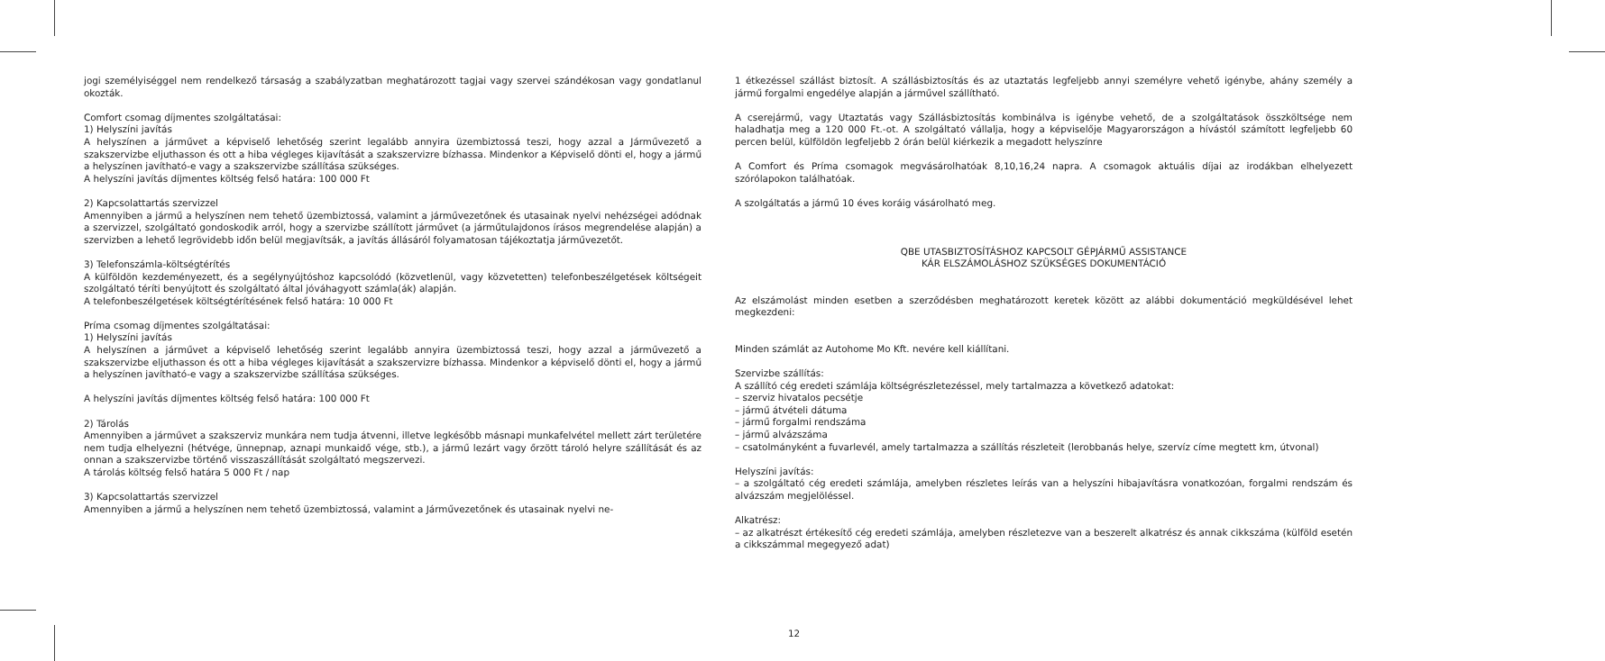jogi személyiséggel nem rendelkező társaság a szabályzatban meghatározott tagjai vagy szervei szándékosan vagy gondatlanul okozták.
Comfort csomag díjmentes szolgáltatásai:
1) Helyszíni javítás
A helyszínen a járművet a képviselő lehetőség szerint legalább annyira üzembiztossá teszi, hogy azzal a Járművezető a szakszervizbe eljuthasson és ott a hiba végleges kijavítását a szakszervizre bízhassa. Mindenkor a Képviselő dönti el, hogy a jármű a helyszínen javítható-e vagy a szakszervizbe szállítása szükséges.
A helyszíni javítás díjmentes költség felső határa: 100 000 Ft
2) Kapcsolattartás szervizzel
Amennyiben a jármű a helyszínen nem tehető üzembiztossá, valamint a járművezetőnek és utasainak nyelvi nehézségei adódnak a szervizzel, szolgáltató gondoskodik arról, hogy a szervizbe szállított járművet (a járműtulajdonos írásos megrendelése alapján) a szervizben a lehető legrövidebb időn belül megjavítsák, a javítás állásáról folyamatosan tájékoztatja járművezetőt.
3) Telefonszámla-költségtérítés
A külföldön kezdeményezett, és a segélynyújtóshoz kapcsolódó (közvetlenül, vagy közvetetten) telefonbeszélgetések költségeit szolgáltató téríti benyújtott és szolgáltató által jóváhagyott számla(ák) alapján.
A telefonbeszélgetések költségtérítésének felső határa: 10 000 Ft
Príma csomag díjmentes szolgáltatásai:
1) Helyszíni javítás
A helyszínen a járművet a képviselő lehetőség szerint legalább annyira üzembiztossá teszi, hogy azzal a járművezető a szakszervizbe eljuthasson és ott a hiba végleges kijavítását a szakszervizre bízhassa. Mindenkor a képviselő dönti el, hogy a jármű a helyszínen javítható-e vagy a szakszervizbe szállítása szükséges.
A helyszíni javítás díjmentes költség felső határa: 100 000 Ft
2) Tárolás
Amennyiben a járművet a szakszerviz munkára nem tudja átvenni, illetve legkésőbb másnapi munkafelvétel mellett zárt területére nem tudja elhelyezni (hétvége, ünnepnap, aznapi munkaidő vége, stb.), a jármű lezárt vagy őrzött tároló helyre szállítását és az onnan a szakszervizbe történő visszaszállítását szolgáltató megszervezi.
A tárolás költség felső határa 5 000 Ft / nap
3) Kapcsolattartás szervizzel
Amennyiben a jármű a helyszínen nem tehető üzembiztossá, valamint a Járművezetőnek és utasainak nyelvi ne-
1 étkezéssel szállást biztosít. A szállásbiztosítás és az utaztatás legfeljebb annyi személyre vehető igénybe, ahány személy a jármű forgalmi engedélye alapján a járművel szállítható.
A cserejármű, vagy Utaztatás vagy Szállásbiztosítás kombinálva is igénybe vehető, de a szolgáltatások összköltsége nem haladhatja meg a 120 000 Ft.-ot. A szolgáltató vállalja, hogy a képviselője Magyarországon a hívástól számított legfeljebb 60 percen belül, külföldön legfeljebb 2 órán belül kiérkezik a megadott helyszínre
A Comfort és Príma csomagok megvásárolhatóak 8,10,16,24 napra. A csomagok aktuális díjai az irodákban elhelyezett szórólapokon találhatóak.
A szolgáltatás a jármű 10 éves koráig vásárolható meg.
QBE UTASBIZTOSÍTÁSHOZ KAPCSOLT GÉPJÁRMŰ ASSISTANCE
KÁR ELSZÁMOLÁSHOZ SZÜKSÉGES DOKUMENTÁCIÓ
Az elszámolást minden esetben a szerződésben meghatározott keretek között az alábbi dokumentáció megküldésével lehet megkezdeni:
Minden számlát az Autohome Mo Kft. nevére kell kiállítani.
Szervizbe szállítás:
A szállító cég eredeti számlája költségrészletezéssel, mely tartalmazza a következő adatokat:
– szerviz hivatalos pecsétje
– jármű átvételi dátuma
– jármű forgalmi rendszáma
– jármű alvázszáma
– csatolmányként a fuvarlevél, amely tartalmazza a szállítás részleteit (lerobbanás helye, szervíz címe megtett km, útvonal)
Helyszíni javítás:
– a szolgáltató cég eredeti számlája, amelyben részletes leírás van a helyszíni hibajavításra vonatkozóan, forgalmi rendszám és alvázszám megjelöléssel.
Alkatrész:
– az alkatrészt értékesítő cég eredeti számlája, amelyben részletezve van a beszerelt alkatrész és annak cikkszáma (külföld esetén a cikkszámmal megegyező adat)
12